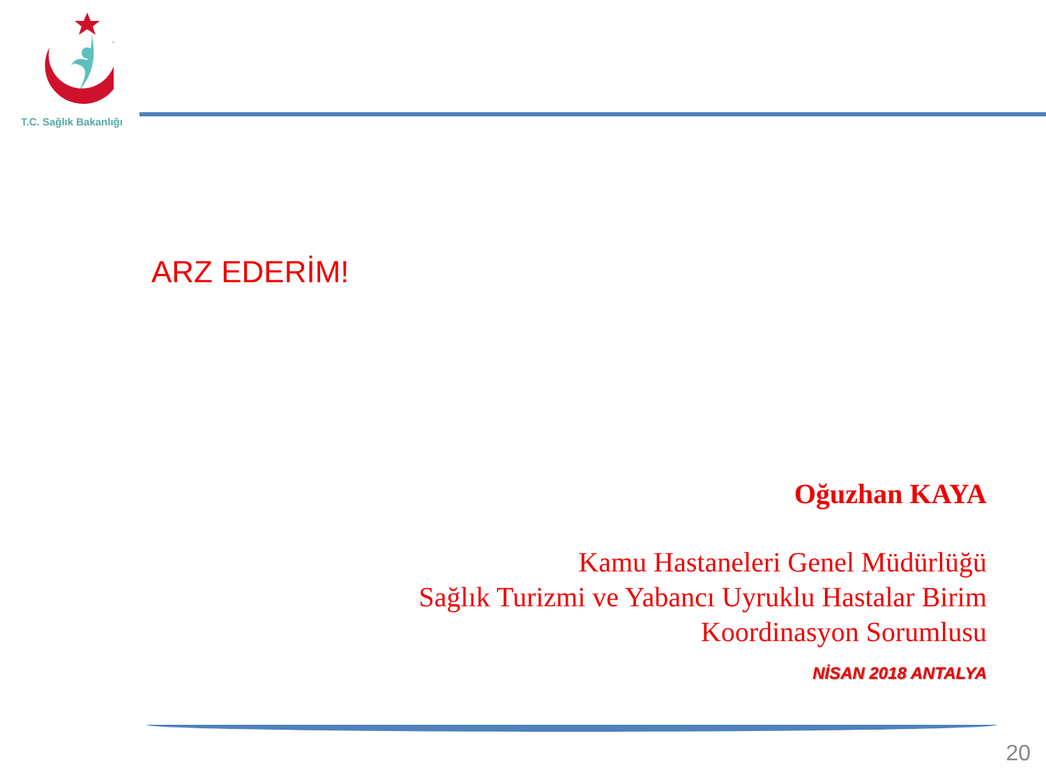T.C. Sağlık Bakanlığı
ARZ EDERİM!
Oğuzhan KAYA
Kamu Hastaneleri Genel Müdürlüğü
Sağlık Turizmi ve Yabancı Uyruklu Hastalar Birim
Koordinasyon Sorumlusu
NİSAN 2018 ANTALYA
20